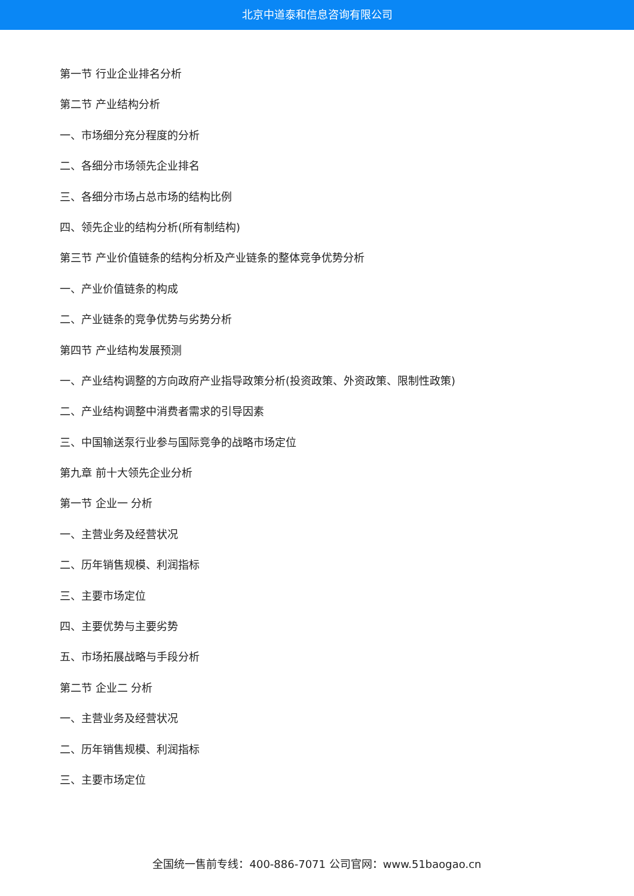北京中道泰和信息咨询有限公司
第一节 行业企业排名分析
第二节 产业结构分析
一、市场细分充分程度的分析
二、各细分市场领先企业排名
三、各细分市场占总市场的结构比例
四、领先企业的结构分析(所有制结构)
第三节 产业价值链条的结构分析及产业链条的整体竞争优势分析
一、产业价值链条的构成
二、产业链条的竞争优势与劣势分析
第四节 产业结构发展预测
一、产业结构调整的方向政府产业指导政策分析(投资政策、外资政策、限制性政策)
二、产业结构调整中消费者需求的引导因素
三、中国输送泵行业参与国际竞争的战略市场定位
第九章 前十大领先企业分析
第一节 企业一 分析
一、主营业务及经营状况
二、历年销售规模、利润指标
三、主要市场定位
四、主要优势与主要劣势
五、市场拓展战略与手段分析
第二节 企业二 分析
一、主营业务及经营状况
二、历年销售规模、利润指标
三、主要市场定位
全国统一售前专线：400-886-7071 公司官网：www.51baogao.cn